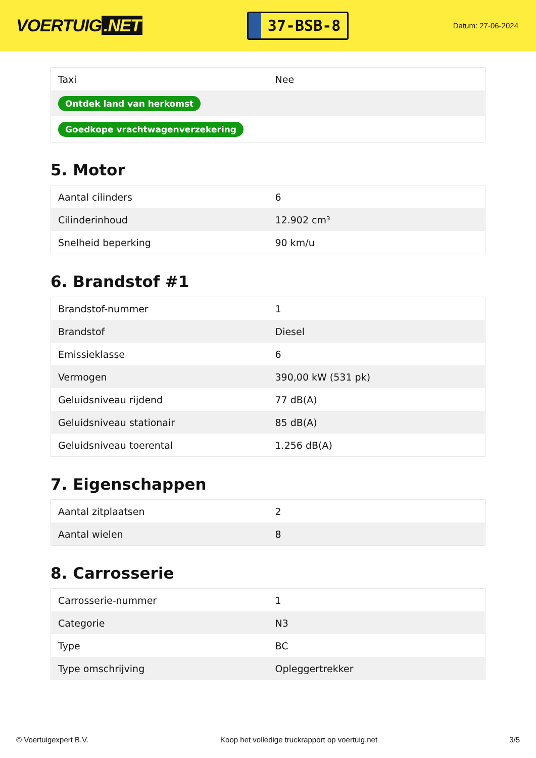VOERTUIG.NET
37-BSB-8
Datum: 27-06-2024
| Taxi | Nee |
| Ontdek land van herkomst | |
| Goedkope vrachtwagenverzekering | |
5. Motor
| Aantal cilinders | 6 |
| Cilinderinhoud | 12.902 cm³ |
| Snelheid beperking | 90 km/u |
6. Brandstof #1
| Brandstof-nummer | 1 |
| Brandstof | Diesel |
| Emissieklasse | 6 |
| Vermogen | 390,00 kW (531 pk) |
| Geluidsniveau rijdend | 77 dB(A) |
| Geluidsniveau stationair | 85 dB(A) |
| Geluidsniveau toerental | 1.256 dB(A) |
7. Eigenschappen
| Aantal zitplaatsen | 2 |
| Aantal wielen | 8 |
8. Carrosserie
| Carrosserie-nummer | 1 |
| Categorie | N3 |
| Type | BC |
| Type omschrijving | Opleggertrekker |
© Voertuigexpert B.V. Koop het volledige truckrapport op voertuig.net 3/5